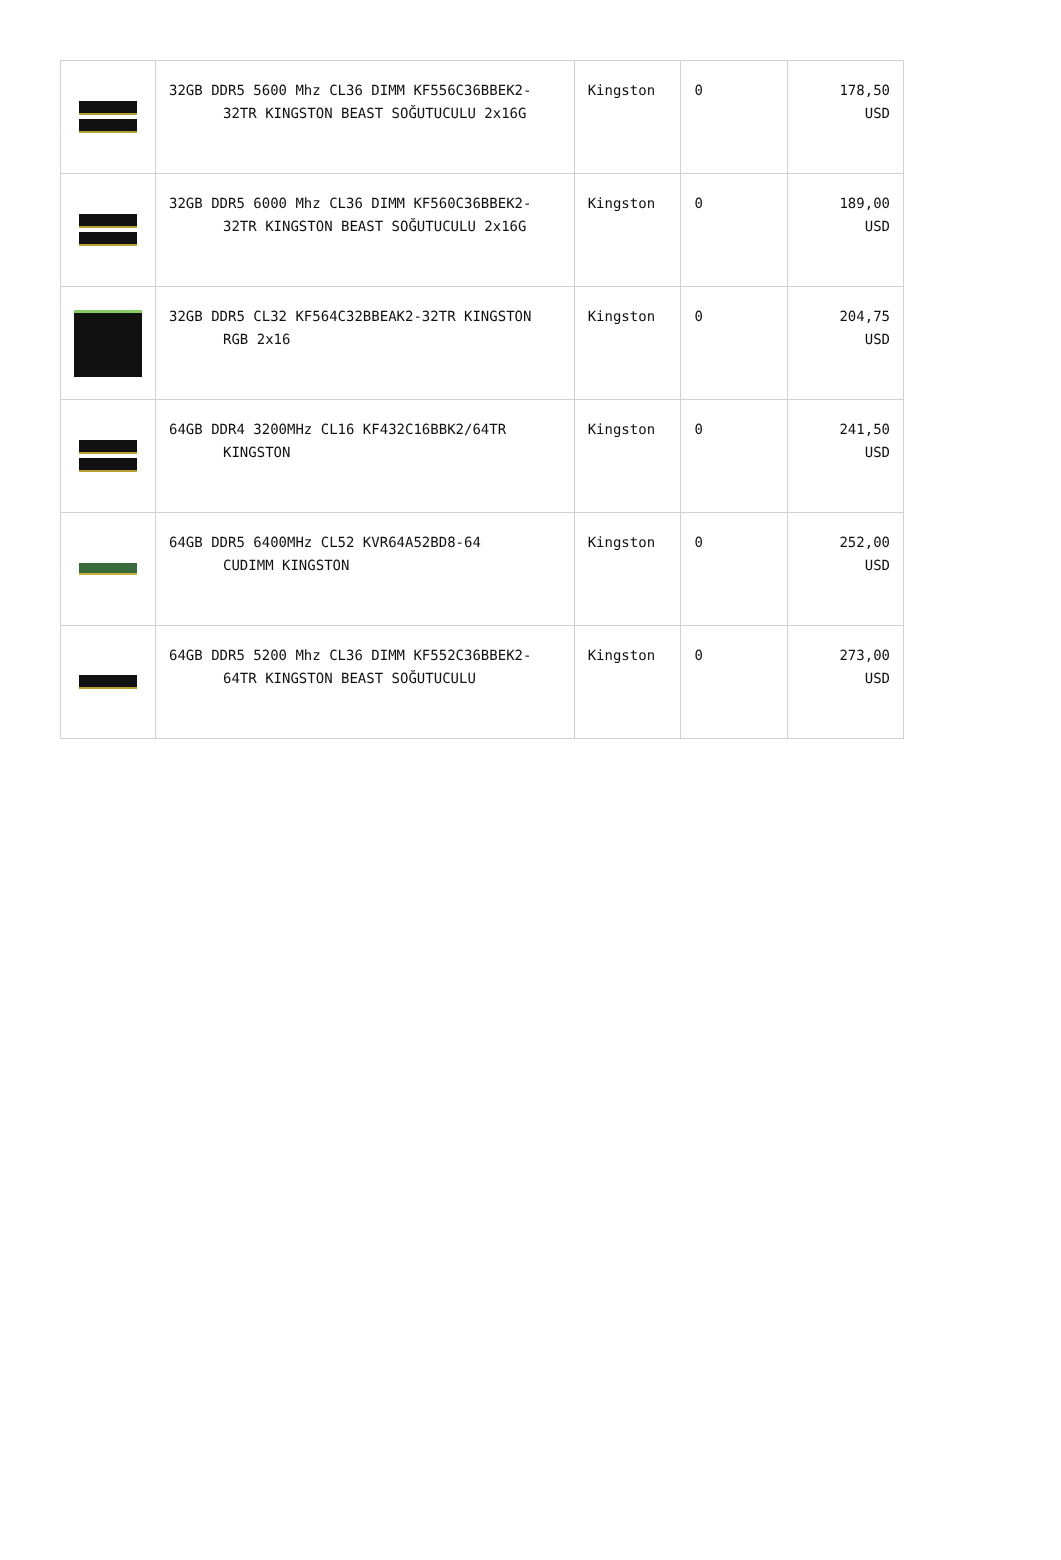| | 32GB DDR5 5600 Mhz CL36 DIMM KF556C36BBEK2- 32TR KINGSTON BEAST SOĞUTUCULU 2x16G | Kingston | 0 | 178,50 USD |
| | 32GB DDR5 6000 Mhz CL36 DIMM KF560C36BBEK2- 32TR KINGSTON BEAST SOĞUTUCULU 2x16G | Kingston | 0 | 189,00 USD |
| | 32GB DDR5 CL32 KF564C32BBEAK2-32TR KINGSTON RGB 2x16 | Kingston | 0 | 204,75 USD |
| | 64GB DDR4 3200MHz CL16 KF432C16BBK2/64TR KINGSTON | Kingston | 0 | 241,50 USD |
| | 64GB DDR5 6400MHz CL52 KVR64A52BD8-64 CUDIMM KINGSTON | Kingston | 0 | 252,00 USD |
| | 64GB DDR5 5200 Mhz CL36 DIMM KF552C36BBEK2- 64TR KINGSTON BEAST SOĞUTUCULU | Kingston | 0 | 273,00 USD |